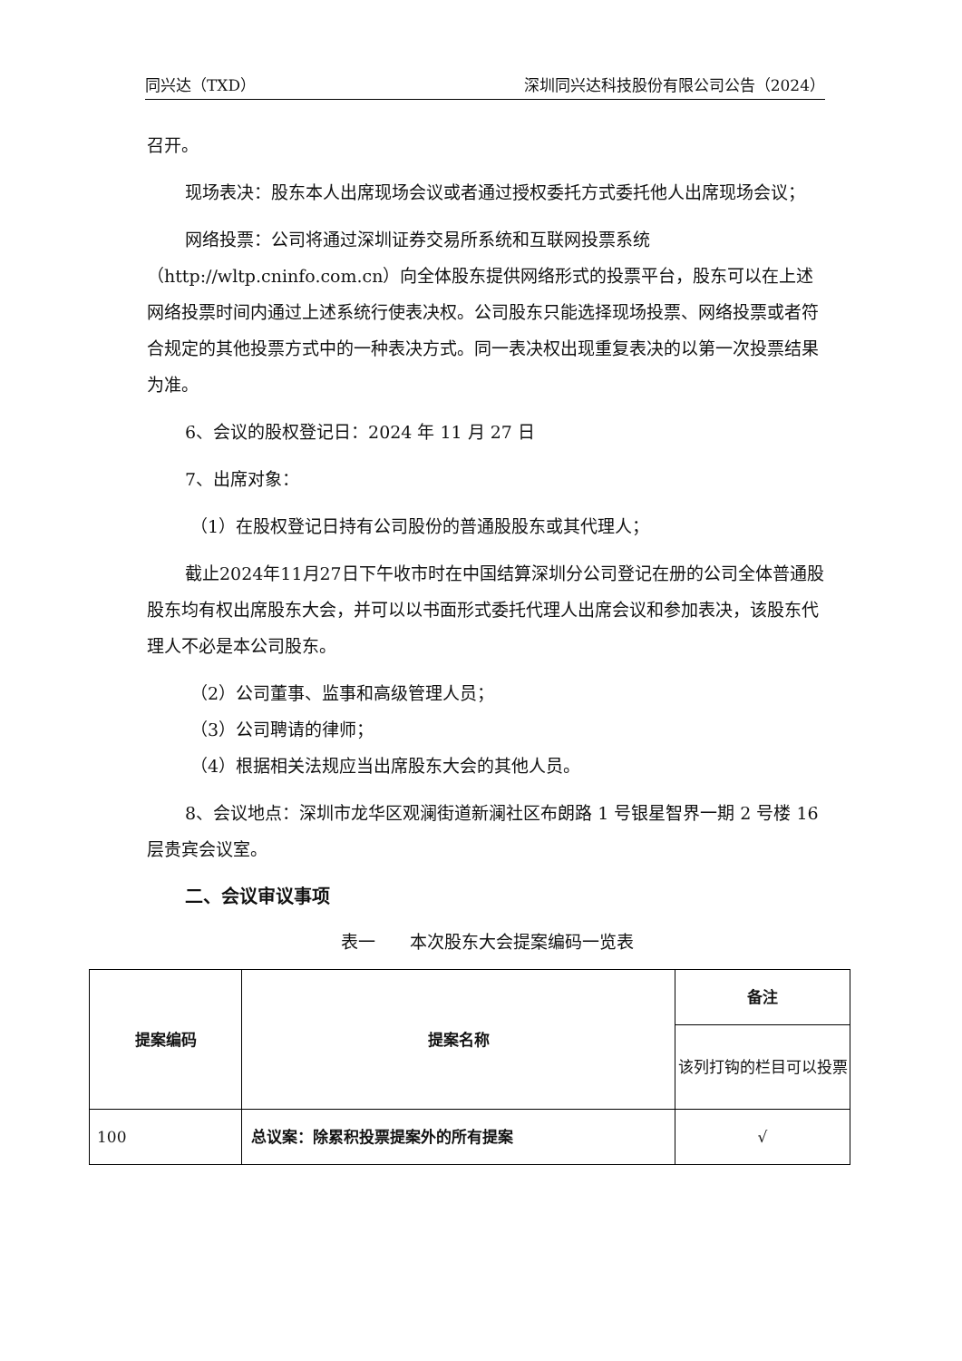同兴达（TXD） 深圳同兴达科技股份有限公司公告（2024）
召开。
现场表决：股东本人出席现场会议或者通过授权委托方式委托他人出席现场会议；
网络投票：公司将通过深圳证券交易所系统和互联网投票系统（http://wltp.cninfo.com.cn）向全体股东提供网络形式的投票平台，股东可以在上述网络投票时间内通过上述系统行使表决权。公司股东只能选择现场投票、网络投票或者符合规定的其他投票方式中的一种表决方式。同一表决权出现重复表决的以第一次投票结果为准。
6、会议的股权登记日：2024 年 11 月 27 日
7、出席对象：
（1）在股权登记日持有公司股份的普通股股东或其代理人；
截止2024年11月27日下午收市时在中国结算深圳分公司登记在册的公司全体普通股股东均有权出席股东大会，并可以以书面形式委托代理人出席会议和参加表决，该股东代理人不必是本公司股东。
（2）公司董事、监事和高级管理人员；
（3）公司聘请的律师；
（4）根据相关法规应当出席股东大会的其他人员。
8、会议地点：深圳市龙华区观澜街道新澜社区布朗路 1 号银星智界一期 2 号楼 16 层贵宾会议室。
二、会议审议事项
表一　　本次股东大会提案编码一览表
| 提案编码 | 提案名称 | 备注 |
| --- | --- | --- |
| | | 该列打钩的栏目可以投票 |
| 100 | 总议案：除累积投票提案外的所有提案 | √ |